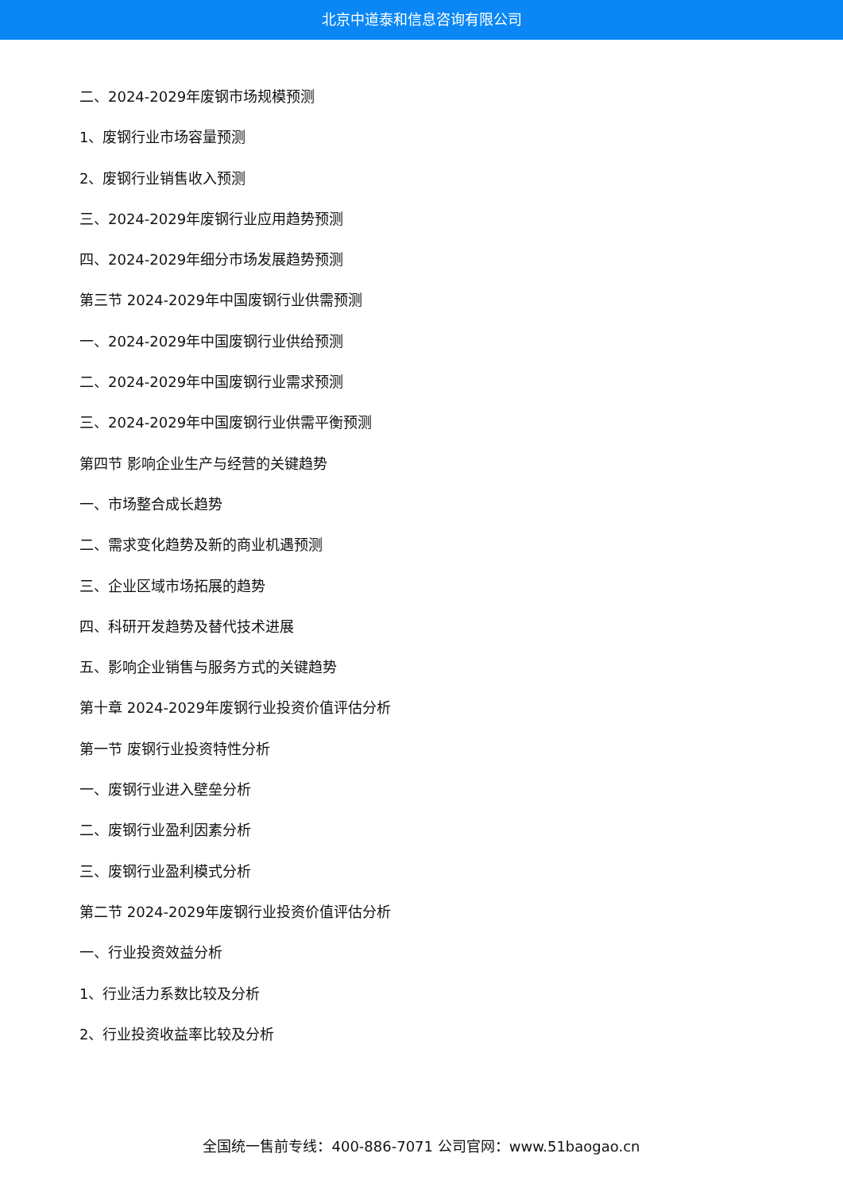北京中道泰和信息咨询有限公司
二、2024-2029年废钢市场规模预测
1、废钢行业市场容量预测
2、废钢行业销售收入预测
三、2024-2029年废钢行业应用趋势预测
四、2024-2029年细分市场发展趋势预测
第三节 2024-2029年中国废钢行业供需预测
一、2024-2029年中国废钢行业供给预测
二、2024-2029年中国废钢行业需求预测
三、2024-2029年中国废钢行业供需平衡预测
第四节 影响企业生产与经营的关键趋势
一、市场整合成长趋势
二、需求变化趋势及新的商业机遇预测
三、企业区域市场拓展的趋势
四、科研开发趋势及替代技术进展
五、影响企业销售与服务方式的关键趋势
第十章 2024-2029年废钢行业投资价值评估分析
第一节 废钢行业投资特性分析
一、废钢行业进入壁垒分析
二、废钢行业盈利因素分析
三、废钢行业盈利模式分析
第二节 2024-2029年废钢行业投资价值评估分析
一、行业投资效益分析
1、行业活力系数比较及分析
2、行业投资收益率比较及分析
全国统一售前专线：400-886-7071 公司官网：www.51baogao.cn